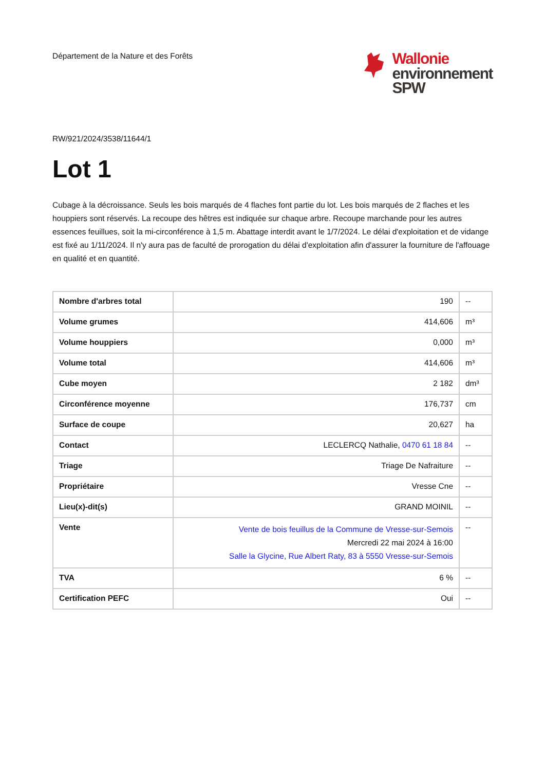Département de la Nature et des Forêts
Wallonie
environnement
SPW
RW/921/2024/3538/11644/1
Lot 1
Cubage à la décroissance. Seuls les bois marqués de 4 flaches font partie du lot. Les bois marqués de 2 flaches et les houppiers sont réservés. La recoupe des hêtres est indiquée sur chaque arbre. Recoupe marchande pour les autres essences feuillues, soit la mi-circonférence à 1,5 m. Abattage interdit avant le 1/7/2024. Le délai d'exploitation et de vidange est fixé au 1/11/2024. Il n'y aura pas de faculté de prorogation du délai d'exploitation afin d'assurer la fourniture de l'affouage en qualité et en quantité.
| Nombre d'arbres total | 190 | -- |
| Volume grumes | 414,606 | m³ |
| Volume houppiers | 0,000 | m³ |
| Volume total | 414,606 | m³ |
| Cube moyen | 2 182 | dm³ |
| Circonférence moyenne | 176,737 | cm |
| Surface de coupe | 20,627 | ha |
| Contact | LECLERCQ Nathalie, 0470 61 18 84 | -- |
| Triage | Triage De Nafraiture | -- |
| Propriétaire | Vresse Cne | -- |
| Lieu(x)-dit(s) | GRAND MOINIL | -- |
| Vente | Vente de bois feuillus de la Commune de Vresse-sur-Semois Mercredi 22 mai 2024 à 16:00 Salle la Glycine, Rue Albert Raty, 83 à 5550 Vresse-sur-Semois | -- |
| TVA | 6 % | -- |
| Certification PEFC | Oui | -- |